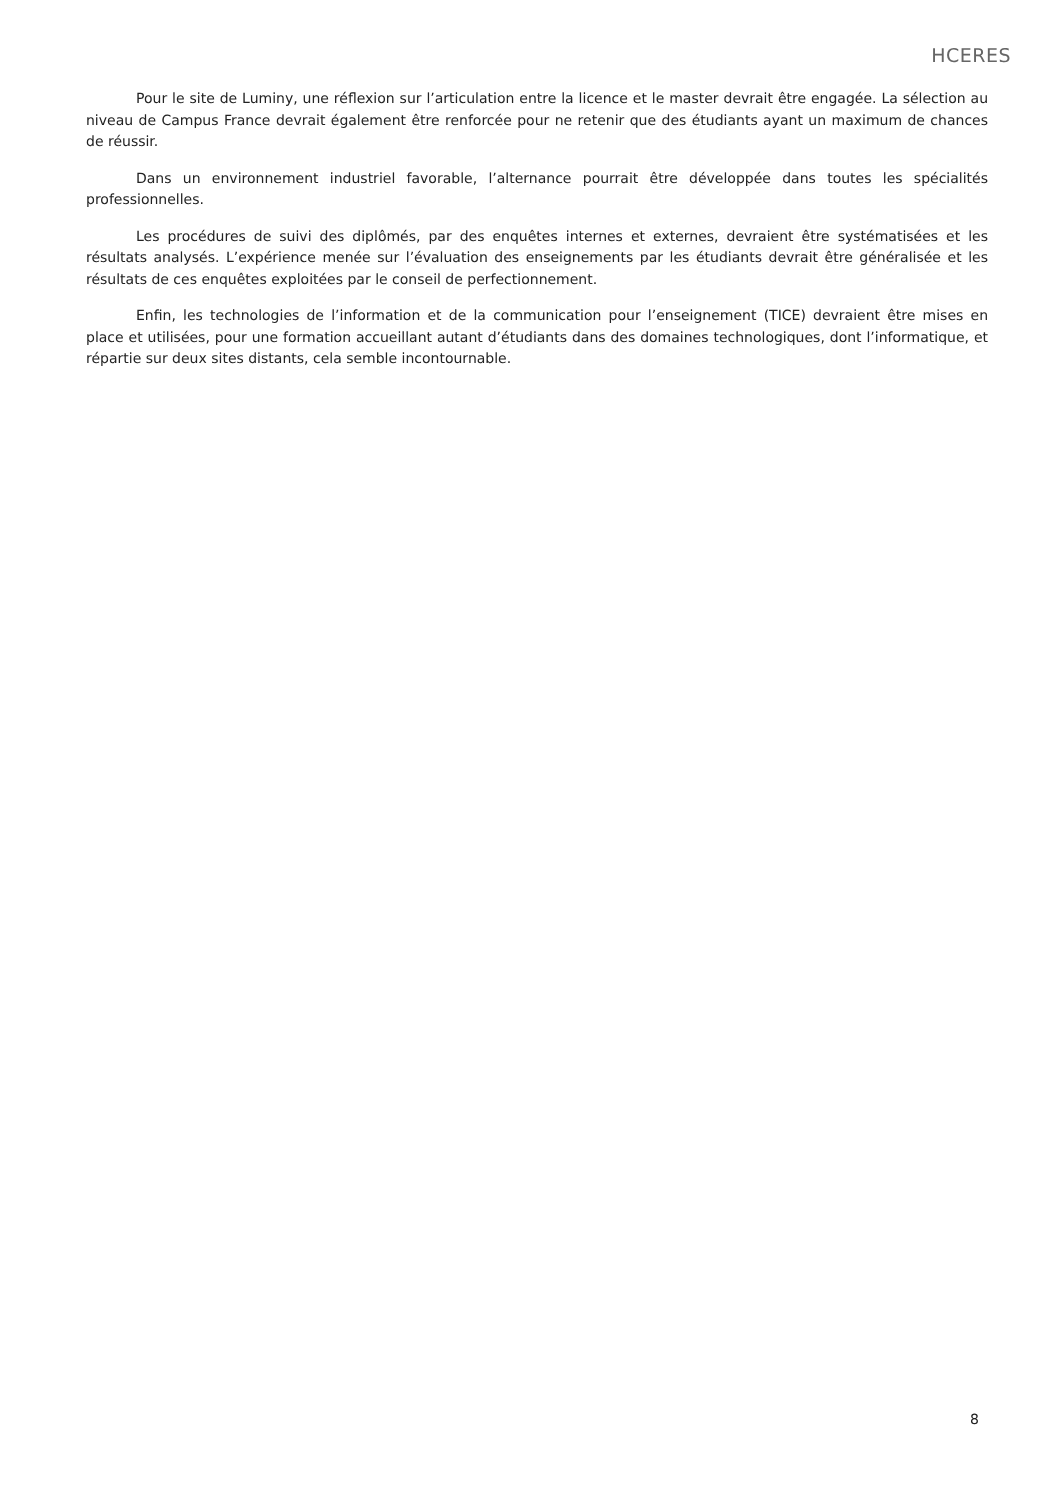HCERES
Pour le site de Luminy, une réflexion sur l’articulation entre la licence et le master devrait être engagée. La sélection au niveau de Campus France devrait également être renforcée pour ne retenir que des étudiants ayant un maximum de chances de réussir.
Dans un environnement industriel favorable, l’alternance pourrait être développée dans toutes les spécialités professionnelles.
Les procédures de suivi des diplômés, par des enquêtes internes et externes, devraient être systématisées et les résultats analysés. L’expérience menée sur l’évaluation des enseignements par les étudiants devrait être généralisée et les résultats de ces enquêtes exploitées par le conseil de perfectionnement.
Enfin, les technologies de l’information et de la communication pour l’enseignement (TICE) devraient être mises en place et utilisées, pour une formation accueillant autant d’étudiants dans des domaines technologiques, dont l’informatique, et répartie sur deux sites distants, cela semble incontournable.
8